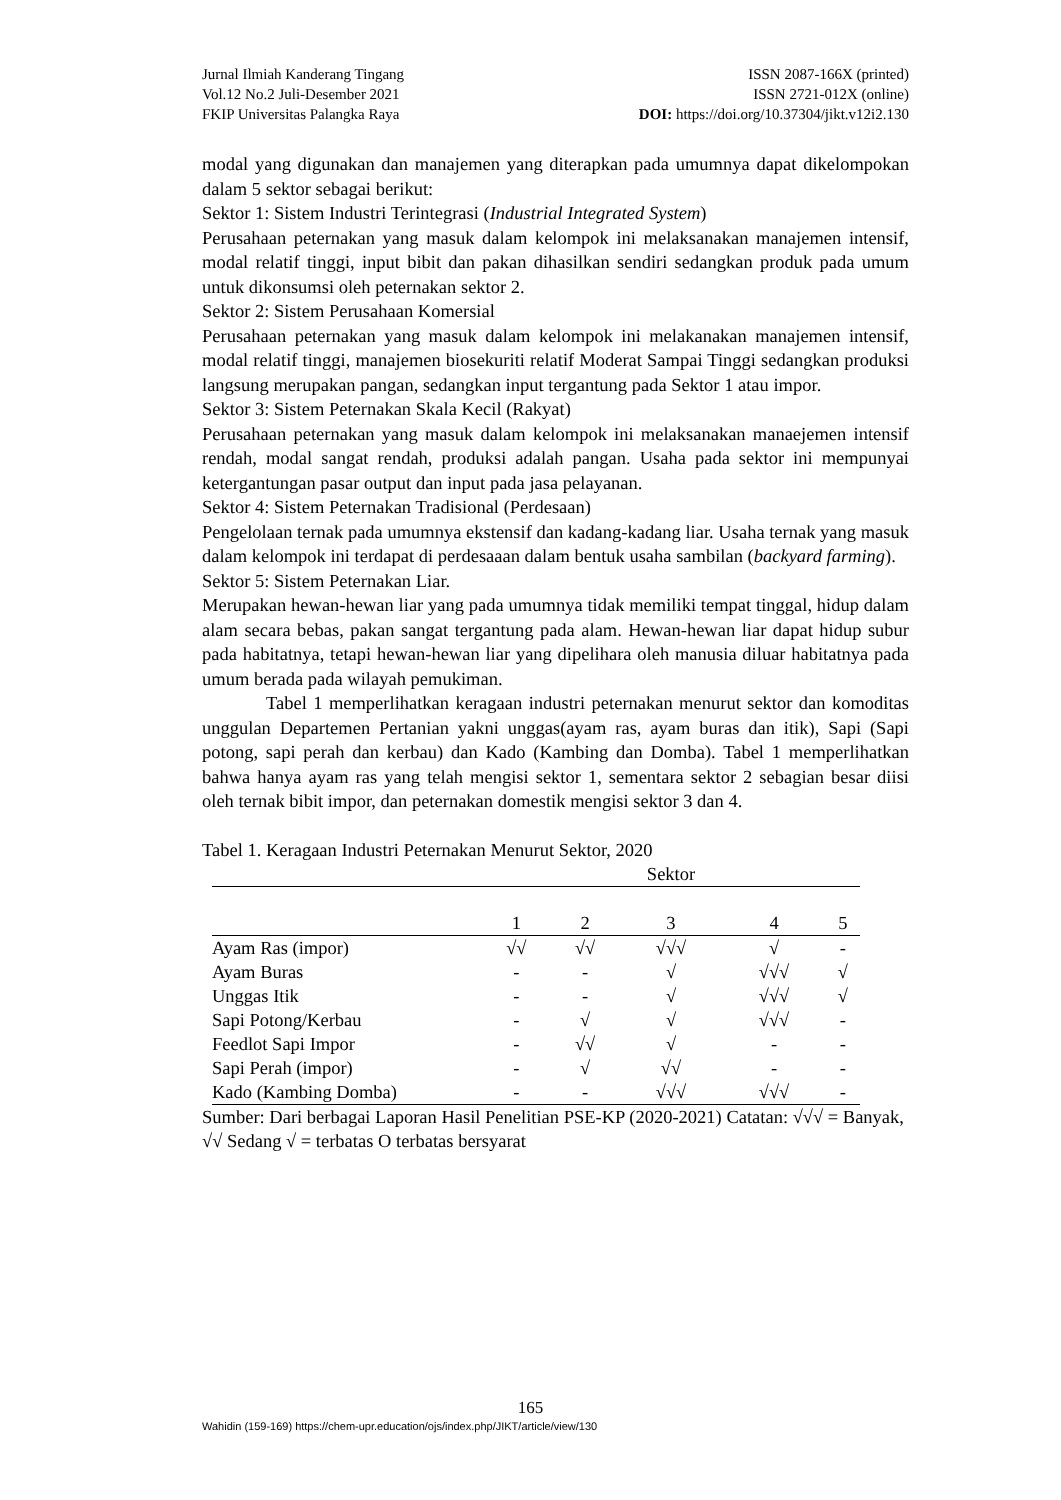Jurnal Ilmiah Kanderang Tingang ISSN 2087-166X (printed)
Vol.12 No.2 Juli-Desember 2021 ISSN 2721-012X (online)
FKIP Universitas Palangka Raya DOI: https://doi.org/10.37304/jikt.v12i2.130
modal yang digunakan dan manajemen yang diterapkan pada umumnya dapat dikelompokan dalam 5 sektor sebagai berikut:
Sektor 1: Sistem Industri Terintegrasi (Industrial Integrated System)
Perusahaan peternakan yang masuk dalam kelompok ini melaksanakan manajemen intensif, modal relatif tinggi, input bibit dan pakan dihasilkan sendiri sedangkan produk pada umum untuk dikonsumsi oleh peternakan sektor 2.
Sektor 2: Sistem Perusahaan Komersial
Perusahaan peternakan yang masuk dalam kelompok ini melakanakan manajemen intensif, modal relatif tinggi, manajemen biosekuriti relatif Moderat Sampai Tinggi sedangkan produksi langsung merupakan pangan, sedangkan input tergantung pada Sektor 1 atau impor.
Sektor 3: Sistem Peternakan Skala Kecil (Rakyat)
Perusahaan peternakan yang masuk dalam kelompok ini melaksanakan manaejemen intensif rendah, modal sangat rendah, produksi adalah pangan. Usaha pada sektor ini mempunyai ketergantungan pasar output dan input pada jasa pelayanan.
Sektor 4: Sistem Peternakan Tradisional (Perdesaan)
Pengelolaan ternak pada umumnya ekstensif dan kadang-kadang liar. Usaha ternak yang masuk dalam kelompok ini terdapat di perdesaaan dalam bentuk usaha sambilan (backyard farming).
Sektor 5: Sistem Peternakan Liar.
Merupakan hewan-hewan liar yang pada umumnya tidak memiliki tempat tinggal, hidup dalam alam secara bebas, pakan sangat tergantung pada alam. Hewan-hewan liar dapat hidup subur pada habitatnya, tetapi hewan-hewan liar yang dipelihara oleh manusia diluar habitatnya pada umum berada pada wilayah pemukiman.
Tabel 1 memperlihatkan keragaan industri peternakan menurut sektor dan komoditas unggulan Departemen Pertanian yakni unggas(ayam ras, ayam buras dan itik), Sapi (Sapi potong, sapi perah dan kerbau) dan Kado (Kambing dan Domba). Tabel 1 memperlihatkan bahwa hanya ayam ras yang telah mengisi sektor 1, sementara sektor 2 sebagian besar diisi oleh ternak bibit impor, dan peternakan domestik mengisi sektor 3 dan 4.
Tabel 1. Keragaan Industri Peternakan Menurut Sektor, 2020
| | Sektor | | | | |
| --- | --- | --- | --- | --- | --- |
| | 1 | 2 | 3 | 4 | 5 |
| Ayam Ras (impor) | √√ | √√ | √√√ | √ | - |
| Ayam Buras | - | - | √ | √√√ | √ |
| Unggas Itik | - | - | √ | √√√ | √ |
| Sapi Potong/Kerbau | - | √ | √ | √√√ | - |
| Feedlot Sapi Impor | - | √√ | √ | - | - |
| Sapi Perah (impor) | - | √ | √√ | - | - |
| Kado (Kambing Domba) | - | - | √√√ | √√√ | - |
Sumber: Dari berbagai Laporan Hasil Penelitian PSE-KP (2020-2021) Catatan: √√√ = Banyak, √√ Sedang √ = terbatas O terbatas bersyarat
165
Wahidin (159-169) https://chem-upr.education/ojs/index.php/JIKT/article/view/130